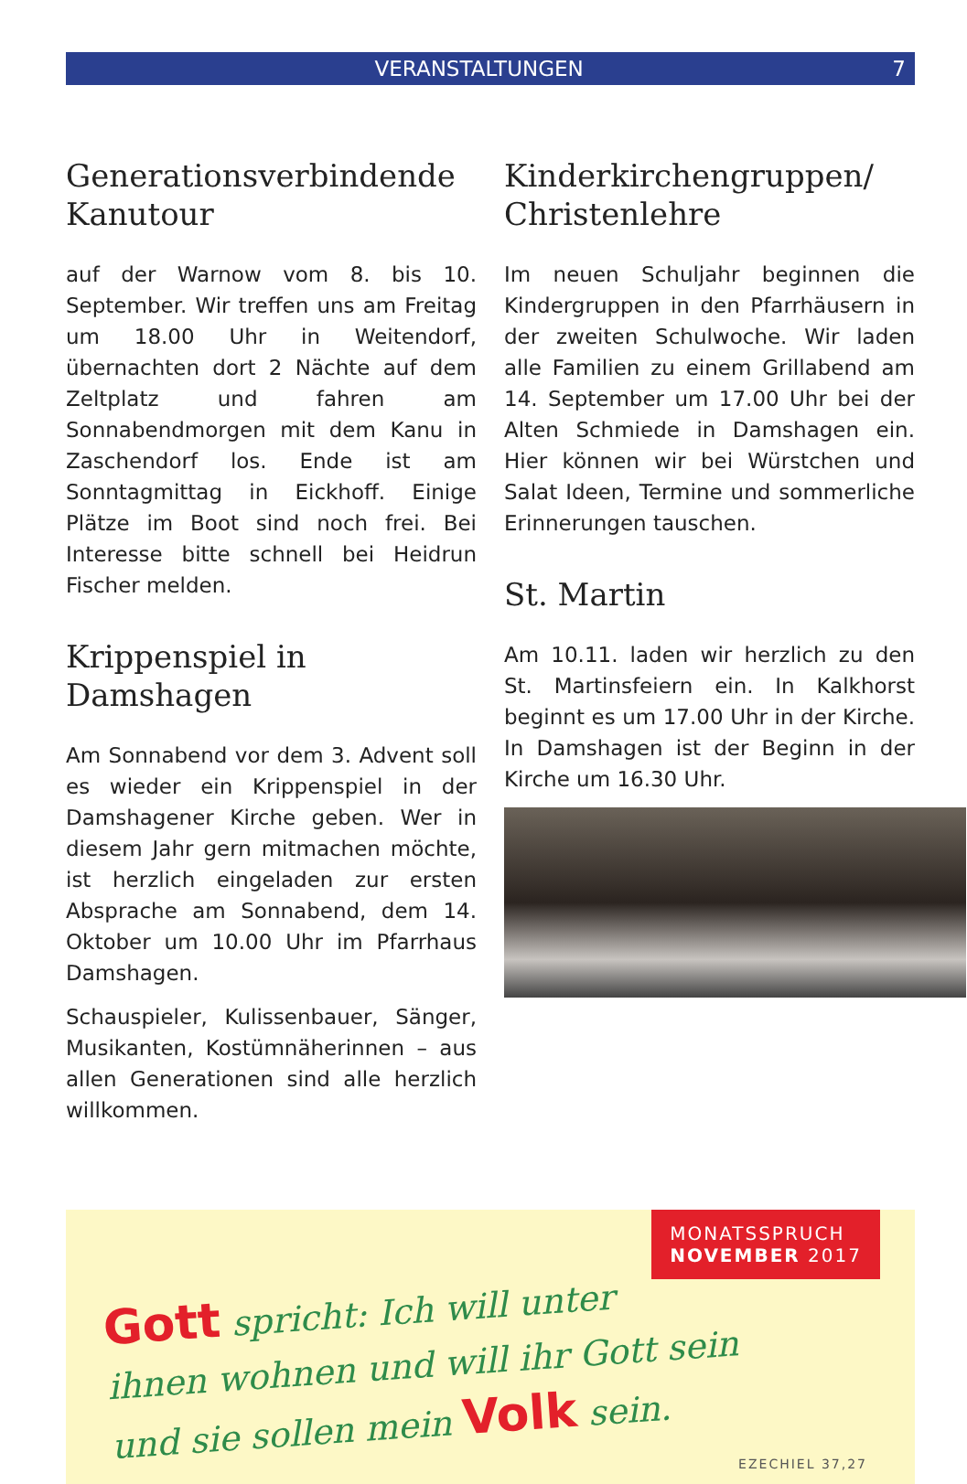VERANSTALTUNGEN 7
Generationsverbindende Kanutour
auf der Warnow vom 8. bis 10. September. Wir treffen uns am Freitag um 18.00 Uhr in Weitendorf, übernachten dort 2 Nächte auf dem Zeltplatz und fahren am Sonnabendmorgen mit dem Kanu in Zaschendorf los. Ende ist am Sonntagmittag in Eickhoff. Einige Plätze im Boot sind noch frei. Bei Interesse bitte schnell bei Heidrun Fischer melden.
Krippenspiel in Damshagen
Am Sonnabend vor dem 3. Advent soll es wieder ein Krippenspiel in der Damshagener Kirche geben. Wer in diesem Jahr gern mitmachen möchte, ist herzlich eingeladen zur ersten Absprache am Sonnabend, dem 14. Oktober um 10.00 Uhr im Pfarrhaus Damshagen.
Schauspieler, Kulissenbauer, Sänger, Musikanten, Kostümnäherinnen – aus allen Generationen sind alle herzlich willkommen.
Kinderkirchengruppen/ Christenlehre
Im neuen Schuljahr beginnen die Kindergruppen in den Pfarrhäusern in der zweiten Schulwoche. Wir laden alle Familien zu einem Grillabend am 14. September um 17.00 Uhr bei der Alten Schmiede in Damshagen ein. Hier können wir bei Würstchen und Salat Ideen, Termine und sommerliche Erinnerungen tauschen.
St. Martin
Am 10.11. laden wir herzlich zu den St. Martinsfeiern ein. In Kalkhorst beginnt es um 17.00 Uhr in der Kirche. In Damshagen ist der Beginn in der Kirche um 16.30 Uhr.
MONATSSPRUCH
NOVEMBER 2017
Gott spricht: Ich will unter
ihnen wohnen und will ihr Gott sein
und sie sollen mein Volk sein.
EZECHIEL 37,27